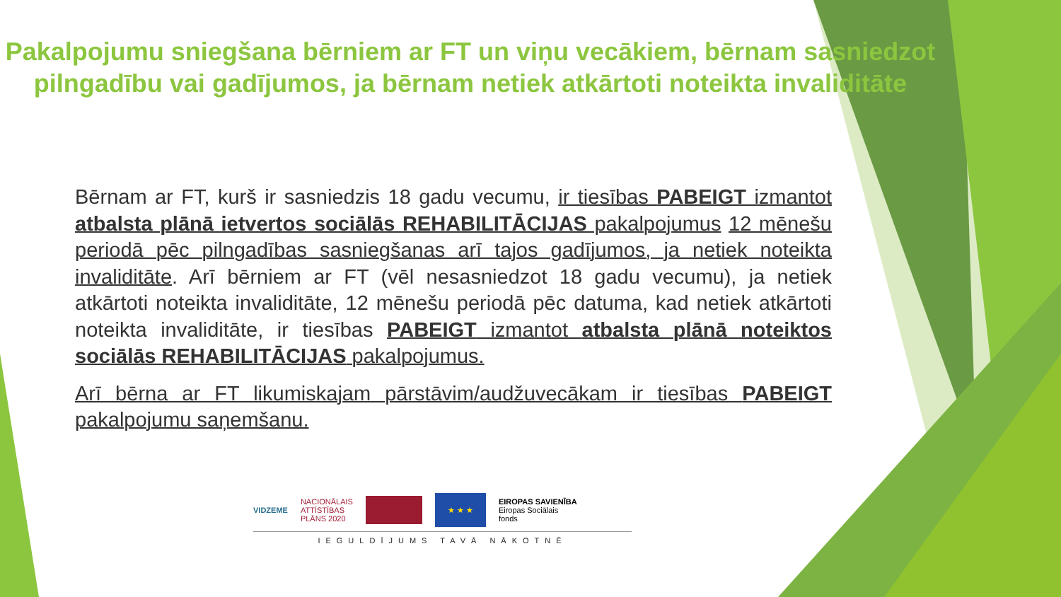Pakalpojumu sniegšana bērniem ar FT un viņu vecākiem, bērnam sasniedzot pilngadību vai gadījumos, ja bērnam netiek atkārtoti noteikta invaliditāte
Bērnam ar FT, kurš ir sasniedzis 18 gadu vecumu, ir tiesības PABEIGT izmantot atbalsta plānā ietvertos sociālās REHABILITĀCIJAS pakalpojumus 12 mēnešu periodā pēc pilngadības sasniegšanas arī tajos gadījumos, ja netiek noteikta invaliditāte. Arī bērniem ar FT (vēl nesasniedzot 18 gadu vecumu), ja netiek atkārtoti noteikta invaliditāte, 12 mēnešu periodā pēc datuma, kad netiek atkārtoti noteikta invaliditāte, ir tiesības PABEIGT izmantot atbalsta plānā noteiktos sociālās REHABILITĀCIJAS pakalpojumus.
Arī bērna ar FT likumiskajam pārstāvim/audžuvecākam ir tiesības PABEIGT pakalpojumu saņemšanu.
VIDZEME
NACIONĀLAIS
ATTĪSTĪBAS
PLĀNS 2020
★ ★ ★
EIROPAS SAVIENĪBA
Eiropas Sociālais
fonds
IEGULDĪJUMS TAVĀ NĀKOTNĒ